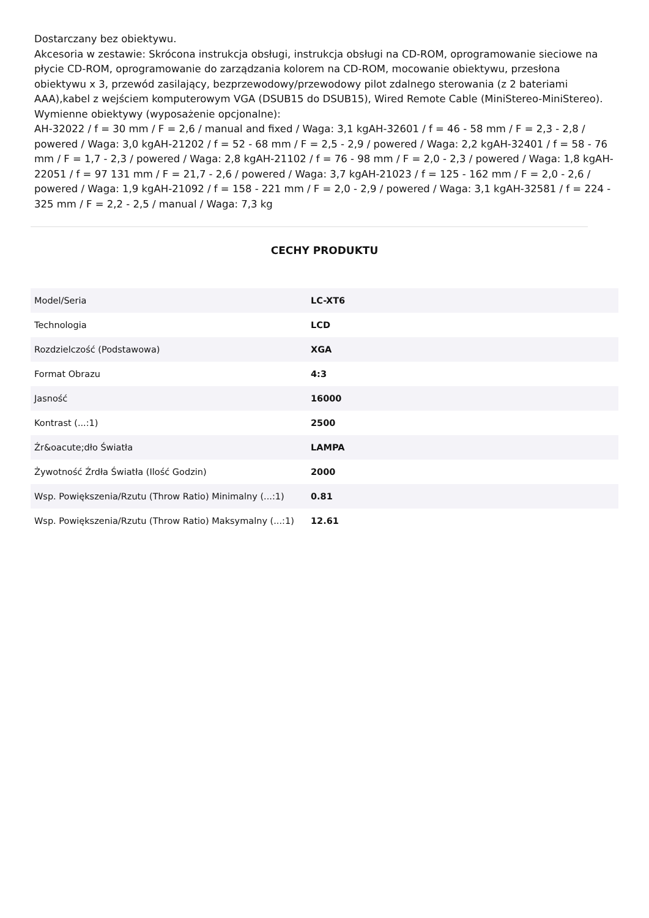Dostarczany bez obiektywu.
Akcesoria w zestawie: Skrócona instrukcja obsługi, instrukcja obsługi na CD-ROM, oprogramowanie sieciowe na płycie CD-ROM, oprogramowanie do zarządzania kolorem na CD-ROM, mocowanie obiektywu, przesłona obiektywu x 3, przewód zasilający, bezprzewodowy/przewodowy pilot zdalnego sterowania (z 2 bateriami AAA),kabel z wejściem komputerowym VGA (DSUB15 do DSUB15), Wired Remote Cable (MiniStereo-MiniStereo).
Wymienne obiektywy (wyposażenie opcjonalne):
AH-32022 / f = 30 mm / F = 2,6 / manual and fixed / Waga: 3,1 kgAH-32601 / f = 46 - 58 mm / F = 2,3 - 2,8 / powered / Waga: 3,0 kgAH-21202 / f = 52 - 68 mm / F = 2,5 - 2,9 / powered / Waga: 2,2 kgAH-32401 / f = 58 - 76 mm / F = 1,7 - 2,3 / powered / Waga: 2,8 kgAH-21102 / f = 76 - 98 mm / F = 2,0 - 2,3 / powered / Waga: 1,8 kgAH-22051 / f = 97 131 mm / F = 21,7 - 2,6 / powered / Waga: 3,7 kgAH-21023 / f = 125 - 162 mm / F = 2,0 - 2,6 / powered / Waga: 1,9 kgAH-21092 / f = 158 - 221 mm / F = 2,0 - 2,9 / powered / Waga: 3,1 kgAH-32581 / f = 224 - 325 mm / F = 2,2 - 2,5 / manual / Waga: 7,3 kg
CECHY PRODUKTU
| Model/Seria | LC-XT6 |
| Technologia | LCD |
| Rozdzielczość (Podstawowa) | XGA |
| Format Obrazu | 4:3 |
| Jasność | 16000 |
| Kontrast (...:1) | 2500 |
| Źr&oacute;dło Światła | LAMPA |
| Żywotność Źrdła Światła (Ilość Godzin) | 2000 |
| Wsp. Powiększenia/Rzutu (Throw Ratio) Minimalny (...:1) | 0.81 |
| Wsp. Powiększenia/Rzutu (Throw Ratio) Maksymalny (...:1) | 12.61 |